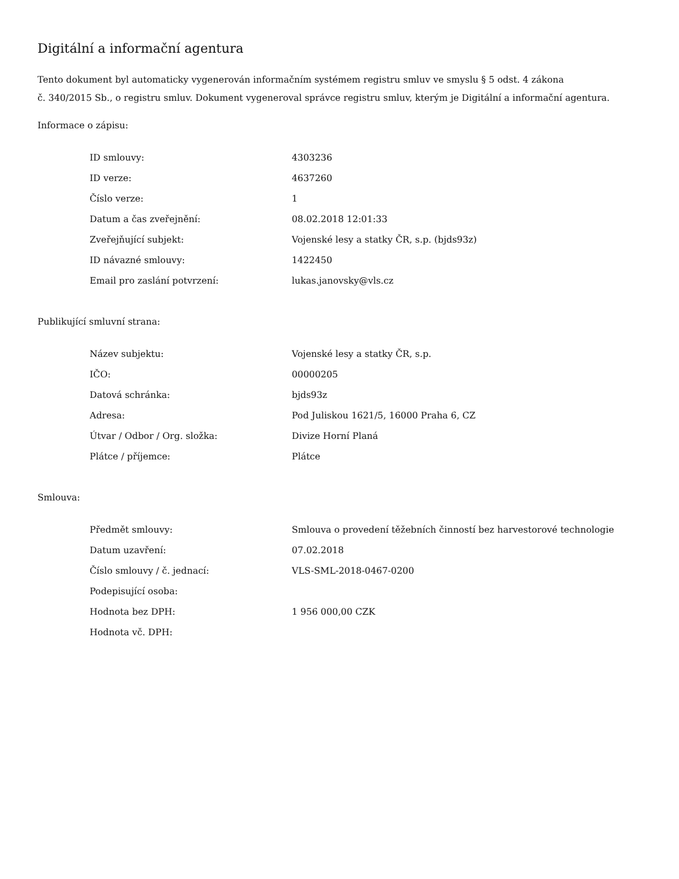Digitální a informační agentura
Tento dokument byl automaticky vygenerován informačním systémem registru smluv ve smyslu § 5 odst. 4 zákona
č. 340/2015 Sb., o registru smluv. Dokument vygeneroval správce registru smluv, kterým je Digitální a informační agentura.
Informace o zápisu:
| ID smlouvy: | 4303236 |
| ID verze: | 4637260 |
| Číslo verze: | 1 |
| Datum a čas zveřejnění: | 08.02.2018 12:01:33 |
| Zveřejňující subjekt: | Vojenské lesy a statky ČR, s.p. (bjds93z) |
| ID návazné smlouvy: | 1422450 |
| Email pro zaslání potvrzení: | lukas.janovsky@vls.cz |
Publikující smluvní strana:
| Název subjektu: | Vojenské lesy a statky ČR, s.p. |
| IČO: | 00000205 |
| Datová schránka: | bjds93z |
| Adresa: | Pod Juliskou 1621/5, 16000 Praha 6, CZ |
| Útvar / Odbor / Org. složka: | Divize Horní Planá |
| Plátce / příjemce: | Plátce |
Smlouva:
| Předmět smlouvy: | Smlouva o provedení těžebních činností bez harvestorové technologie |
| Datum uzavření: | 07.02.2018 |
| Číslo smlouvy / č. jednací: | VLS-SML-2018-0467-0200 |
| Podepisující osoba: | |
| Hodnota bez DPH: | 1 956 000,00 CZK |
| Hodnota vč. DPH: | |